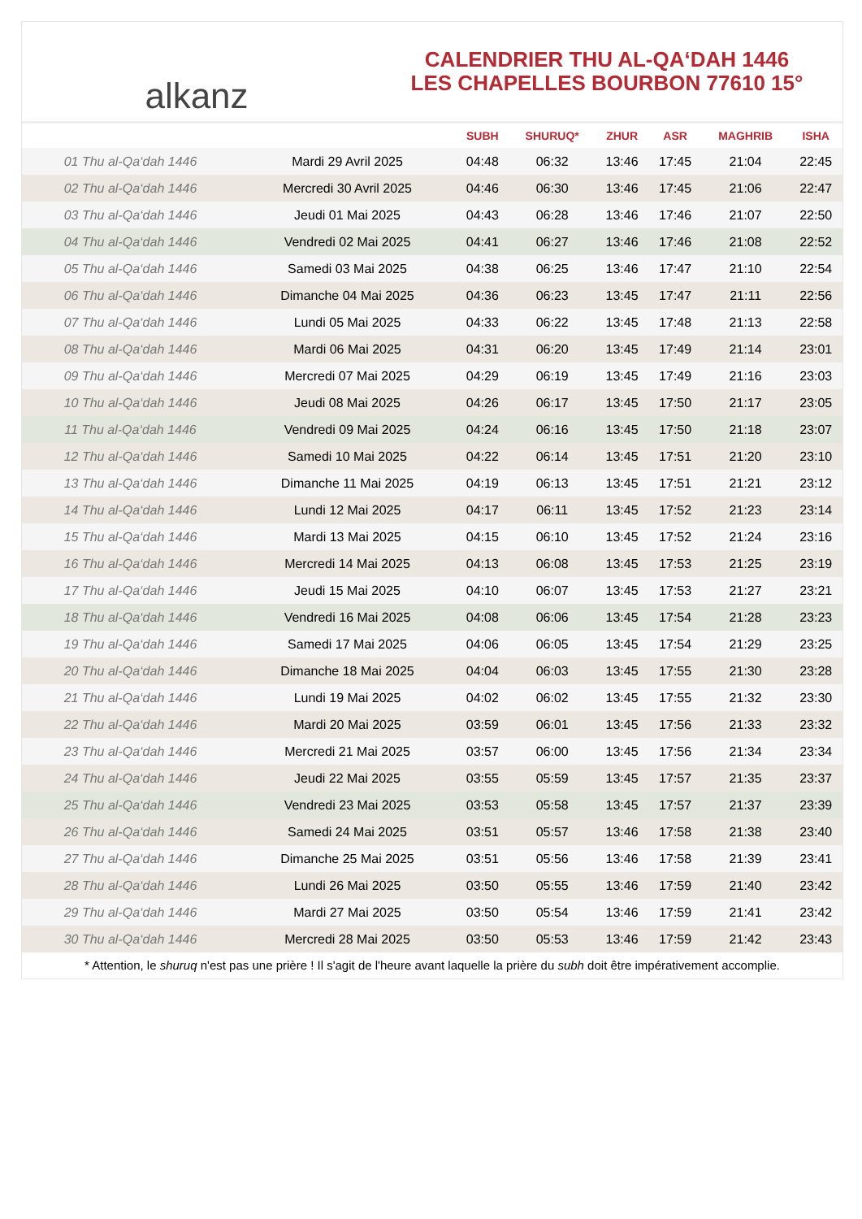alkanz
CALENDRIER THU AL-QA‘DAH 1446
LES CHAPELLES BOURBON 77610 15°
| | | SUBH | SHURUQ* | ZHUR | ASR | MAGHRIB | ISHA |
| --- | --- | --- | --- | --- | --- | --- | --- |
| 01 Thu al-Qa‘dah 1446 | Mardi 29 Avril 2025 | 04:48 | 06:32 | 13:46 | 17:45 | 21:04 | 22:45 |
| 02 Thu al-Qa‘dah 1446 | Mercredi 30 Avril 2025 | 04:46 | 06:30 | 13:46 | 17:45 | 21:06 | 22:47 |
| 03 Thu al-Qa‘dah 1446 | Jeudi 01 Mai 2025 | 04:43 | 06:28 | 13:46 | 17:46 | 21:07 | 22:50 |
| 04 Thu al-Qa‘dah 1446 | Vendredi 02 Mai 2025 | 04:41 | 06:27 | 13:46 | 17:46 | 21:08 | 22:52 |
| 05 Thu al-Qa‘dah 1446 | Samedi 03 Mai 2025 | 04:38 | 06:25 | 13:46 | 17:47 | 21:10 | 22:54 |
| 06 Thu al-Qa‘dah 1446 | Dimanche 04 Mai 2025 | 04:36 | 06:23 | 13:45 | 17:47 | 21:11 | 22:56 |
| 07 Thu al-Qa‘dah 1446 | Lundi 05 Mai 2025 | 04:33 | 06:22 | 13:45 | 17:48 | 21:13 | 22:58 |
| 08 Thu al-Qa‘dah 1446 | Mardi 06 Mai 2025 | 04:31 | 06:20 | 13:45 | 17:49 | 21:14 | 23:01 |
| 09 Thu al-Qa‘dah 1446 | Mercredi 07 Mai 2025 | 04:29 | 06:19 | 13:45 | 17:49 | 21:16 | 23:03 |
| 10 Thu al-Qa‘dah 1446 | Jeudi 08 Mai 2025 | 04:26 | 06:17 | 13:45 | 17:50 | 21:17 | 23:05 |
| 11 Thu al-Qa‘dah 1446 | Vendredi 09 Mai 2025 | 04:24 | 06:16 | 13:45 | 17:50 | 21:18 | 23:07 |
| 12 Thu al-Qa‘dah 1446 | Samedi 10 Mai 2025 | 04:22 | 06:14 | 13:45 | 17:51 | 21:20 | 23:10 |
| 13 Thu al-Qa‘dah 1446 | Dimanche 11 Mai 2025 | 04:19 | 06:13 | 13:45 | 17:51 | 21:21 | 23:12 |
| 14 Thu al-Qa‘dah 1446 | Lundi 12 Mai 2025 | 04:17 | 06:11 | 13:45 | 17:52 | 21:23 | 23:14 |
| 15 Thu al-Qa‘dah 1446 | Mardi 13 Mai 2025 | 04:15 | 06:10 | 13:45 | 17:52 | 21:24 | 23:16 |
| 16 Thu al-Qa‘dah 1446 | Mercredi 14 Mai 2025 | 04:13 | 06:08 | 13:45 | 17:53 | 21:25 | 23:19 |
| 17 Thu al-Qa‘dah 1446 | Jeudi 15 Mai 2025 | 04:10 | 06:07 | 13:45 | 17:53 | 21:27 | 23:21 |
| 18 Thu al-Qa‘dah 1446 | Vendredi 16 Mai 2025 | 04:08 | 06:06 | 13:45 | 17:54 | 21:28 | 23:23 |
| 19 Thu al-Qa‘dah 1446 | Samedi 17 Mai 2025 | 04:06 | 06:05 | 13:45 | 17:54 | 21:29 | 23:25 |
| 20 Thu al-Qa‘dah 1446 | Dimanche 18 Mai 2025 | 04:04 | 06:03 | 13:45 | 17:55 | 21:30 | 23:28 |
| 21 Thu al-Qa‘dah 1446 | Lundi 19 Mai 2025 | 04:02 | 06:02 | 13:45 | 17:55 | 21:32 | 23:30 |
| 22 Thu al-Qa‘dah 1446 | Mardi 20 Mai 2025 | 03:59 | 06:01 | 13:45 | 17:56 | 21:33 | 23:32 |
| 23 Thu al-Qa‘dah 1446 | Mercredi 21 Mai 2025 | 03:57 | 06:00 | 13:45 | 17:56 | 21:34 | 23:34 |
| 24 Thu al-Qa‘dah 1446 | Jeudi 22 Mai 2025 | 03:55 | 05:59 | 13:45 | 17:57 | 21:35 | 23:37 |
| 25 Thu al-Qa‘dah 1446 | Vendredi 23 Mai 2025 | 03:53 | 05:58 | 13:45 | 17:57 | 21:37 | 23:39 |
| 26 Thu al-Qa‘dah 1446 | Samedi 24 Mai 2025 | 03:51 | 05:57 | 13:46 | 17:58 | 21:38 | 23:40 |
| 27 Thu al-Qa‘dah 1446 | Dimanche 25 Mai 2025 | 03:51 | 05:56 | 13:46 | 17:58 | 21:39 | 23:41 |
| 28 Thu al-Qa‘dah 1446 | Lundi 26 Mai 2025 | 03:50 | 05:55 | 13:46 | 17:59 | 21:40 | 23:42 |
| 29 Thu al-Qa‘dah 1446 | Mardi 27 Mai 2025 | 03:50 | 05:54 | 13:46 | 17:59 | 21:41 | 23:42 |
| 30 Thu al-Qa‘dah 1446 | Mercredi 28 Mai 2025 | 03:50 | 05:53 | 13:46 | 17:59 | 21:42 | 23:43 |
* Attention, le shuruq n'est pas une prière ! Il s'agit de l'heure avant laquelle la prière du subh doit être impérativement accomplie.